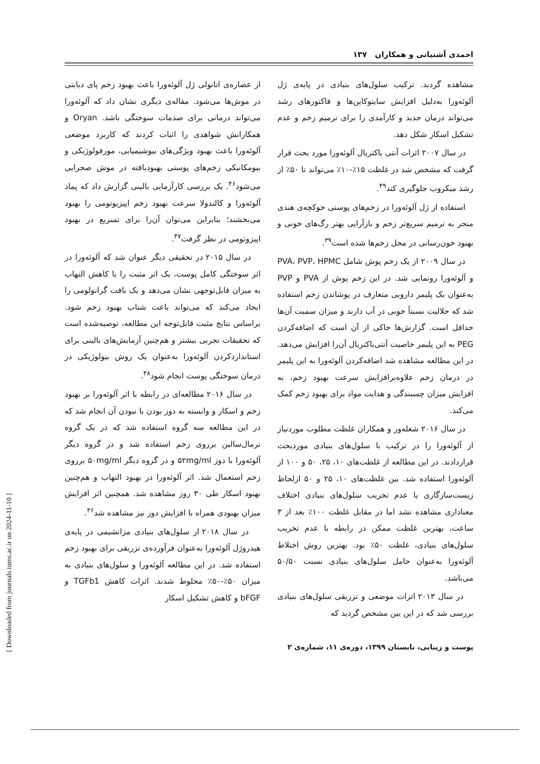احمدی آشتیانی و همکاران ۱۳۷
از عصاره‌ی اتانولی ژل آلوئه‌ورا باعث بهبود زخم پای دیابتی در موش‌ها می‌شود. مقاله‌ی دیگری نشان داد که آلوئه‌ورا می‌تواند درمانی برای صدمات سوختگی باشد. Oryan و همکارانش شواهدی را اثبات کردند که کاربرد موضعی آلوئه‌ورا باعث بهبود ویژگی‌های بیوشیمیایی، مورفولوژیکی و بیومکانیکی زخم‌های پوستی بهبودیافته در موش صحرایی می‌شود<sup>۴۶</sup>. یک بررسی کارآزمایی بالینی گزارش داد که پماد آلوئه‌ورا و کالندولا سرعت بهبود زخم اپیزیوتومی را بهبود می‌بخشند؛ بنابراین می‌توان آن‌را برای تسریع در بهبود اپیزوتومی در نظر گرفت<sup>۴۷</sup>.
در سال ۲۰۱۵ در تحقیقی دیگر عنوان شد که آلوئه‌ورا در اثر سوختگی کامل پوست، یک اثر مثبت را با کاهش التهاب به میزان قابل‌توجهی نشان می‌دهد و یک بافت گرانولومی را ایجاد می‌کند که می‌تواند باعث شتاب بهبود زخم شود. براساس نتایج مثبت قابل‌توجه این مطالعه، توصیه‌شده است که تحقیقات تجربی بیشتر و هم‌چنین آزمایش‌های بالینی برای استانداردکردن آلوئه‌ورا به‌عنوان یک روش بیولوژیکی در درمان سوختگی پوست انجام شود<sup>۴۸</sup>.
در سال ۲۰۱۶ مطالعه‌ای در رابطه با اثر آلوئه‌ورا بر بهبود زخم و اسکار و وابسته به دوز بودن یا نبودن آن انجام شد که در این مطالعه سه گروه استفاده شد که در یک گروه نرمال‌سالین برروی زخم استفاده شد و در گروه دیگر آلوئه‌ورا با دوز ۵۲mg/ml و در گروه دیگر ۵۰mg/ml برروی زخم استعمال شد. اثر آلوئه‌ورا در بهبود التهاب و هم‌چنین بهبود اسکار طی ۳۰ روز مشاهده شد. همچنین اثر افزایش میزان بهبودی همراه با افزایش دوز نیز مشاهده شد<sup>۴۶</sup>.
در سال ۲۰۱۸ از سلول‌های بنیادی مزانشیمی در پایه‌ی هیدروژل آلوئه‌ورا به‌عنوان فرآورده‌ی تزریقی برای بهبود زخم استفاده شد. در این مطالعه آلوئه‌ورا و سلول‌های بنیادی به میزان ۵۰٪-۵۰٪ مخلوط شدند. اثرات کاهش TGFb1 و bFGF و کاهش تشکیل اسکار
مشاهده گردید. ترکیب سلول‌های بنیادی در پایه‌ی ژل آلوئه‌ورا به‌دلیل افزایش سایتوکاین‌ها و فاکتورهای رشد می‌تواند درمان جدید و کارآمدی را برای ترمیم زخم و عدم تشکیل اسکار شکل دهد.
در سال ۲۰۰۷ اثرات آنتی باکتریال آلوئه‌ورا مورد بحث قرار گرفت که مشخص شد در غلظت ۱۵٪-۱۰٪ می‌تواند تا ۵۰٪ از رشد میکروب جلوگیری کند<sup>۴۹</sup>.
استفاده از ژل آلوئه‌ورا در زخم‌های پوستی خوکچه‌ی هندی منجر به ترمیم سریع‌تر زخم و بازآرایی بهتر رگ‌های خونی و بهبود خون‌رسانی در محل زخم‌ها شده است<sup>۳۹</sup>.
در سال ۲۰۰۹ از یک زخم پوش شامل PVA، PVP، HPMC و آلوئه‌ورا رونمایی شد. در این زخم پوش از PVA و PVP به‌عنوان یک پلیمر دارویی متعارف در پوشاندن زخم استفاده شد که حلالیت نسبتاً خوبی در آب دارند و میزان سمیت آن‌ها حداقل است. گزارش‌ها حاکی از آن است که اضافه‌کردن PEG به این پلیمر خاصیت آنتی‌باکتریال آن‌را افزایش می‌دهد. در این مطالعه مشاهده شد اضافه‌کردن آلوئه‌ورا به این پلیمر در درمان زخم علاوه‌برافزایش سرعت بهبود زخم، به افزایش میزان چسبندگی و هدایت مواد برای بهبود زخم کمک می‌کند.
در سال ۲۰۱۶ شعله‌ور و همکاران غلظت مطلوب موردنیاز از آلوئه‌ورا را در ترکیب با سلول‌های بنیادی موردبحث قراردادند. در این مطالعه از غلظت‌های ۱۰، ۲۵، ۵۰ و ۱۰۰ از آلوئه‌ورا استفاده شد. بین غلظت‌های ۱۰، ۲۵ و ۵۰ ازلحاظ زیست‌سازگاری یا عدم تخریب سلول‌های بنیادی اختلاف معناداری مشاهده نشد اما در مقابل غلظت ۱۰۰٪ بعد از ۳ ساعت، بهترین غلظت ممکن در رابطه با عدم تخریب سلول‌های بنیادی، غلظت ۵۰٪ بود. بهترین روش اختلاط آلوئه‌ورا به‌عنوان حامل سلول‌های بنیادی نسبت ۵۰/۵۰ می‌باشد.
در سال ۲۰۱۳ اثرات موضعی و تزریقی سلول‌های بنیادی بررسی شد که در این بین مشخص گردید که
پوست و زیبایی، تابستان ۱۳۹۹، دوره‌ی ۱۱، شماره‌ی ۲
[ Downloaded from journals.tums.ac.ir on 2024-11-10 ]